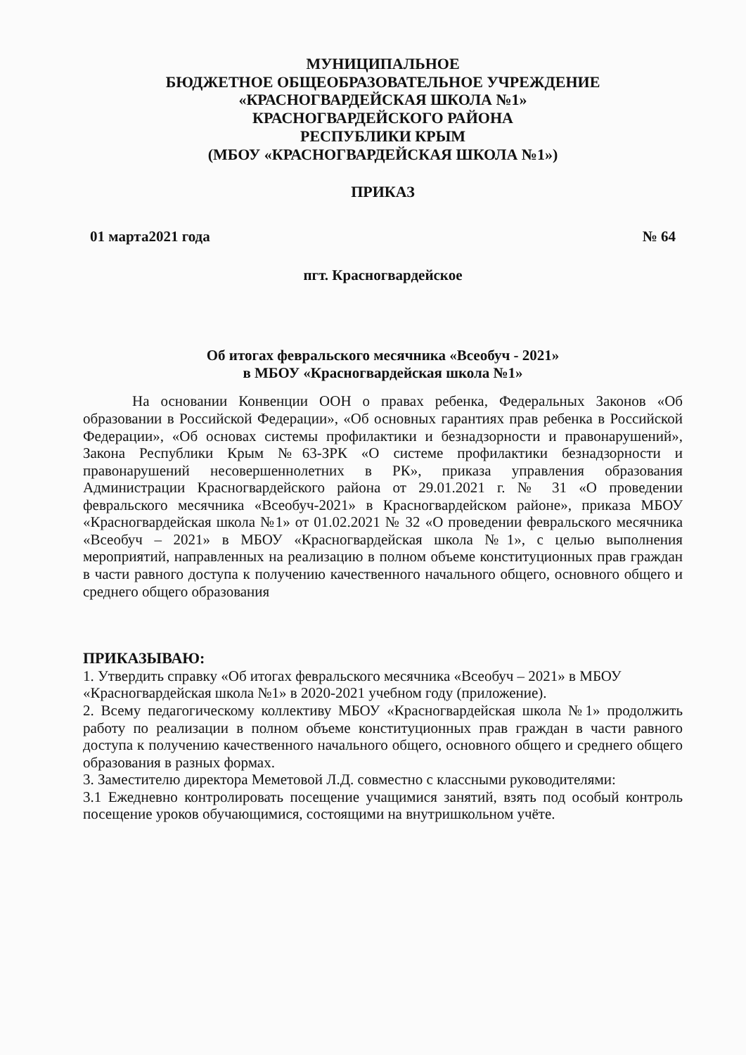МУНИЦИПАЛЬНОЕ
БЮДЖЕТНОЕ ОБЩЕОБРАЗОВАТЕЛЬНОЕ УЧРЕЖДЕНИЕ
«КРАСНОГВАРДЕЙСКАЯ ШКОЛА №1»
КРАСНОГВАРДЕЙСКОГО РАЙОНА
РЕСПУБЛИКИ КРЫМ
(МБОУ «КРАСНОГВАРДЕЙСКАЯ ШКОЛА №1»)
ПРИКАЗ
01 марта2021 года № 64
пгт. Красногвардейское
Об итогах февральского месячника «Всеобуч - 2021»
в МБОУ «Красногвардейская школа №1»
На основании Конвенции ООН о правах ребенка, Федеральных Законов «Об образовании в Российской Федерации», «Об основных гарантиях прав ребенка в Российской Федерации», «Об основах системы профилактики и безнадзорности и правонарушений», Закона Республики Крым №63-ЗРК «О системе профилактики безнадзорности и правонарушений несовершеннолетних в РК», приказа управления образования Администрации Красногвардейского района от 29.01.2021 г. № 31 «О проведении февральского месячника «Всеобуч-2021» в Красногвардейском районе», приказа МБОУ «Красногвардейская школа №1» от 01.02.2021 № 32 «О проведении февральского месячника «Всеобуч – 2021» в МБОУ «Красногвардейская школа №1», с целью выполнения мероприятий, направленных на реализацию в полном объеме конституционных прав граждан в части равного доступа к получению качественного начального общего, основного общего и среднего общего образования
ПРИКАЗЫВАЮ:
1. Утвердить справку «Об итогах февральского месячника «Всеобуч – 2021» в МБОУ «Красногвардейская школа №1» в 2020-2021 учебном году (приложение).
2. Всему педагогическому коллективу МБОУ «Красногвардейская школа №1» продолжить работу по реализации в полном объеме конституционных прав граждан в части равного доступа к получению качественного начального общего, основного общего и среднего общего образования в разных формах.
3. Заместителю директора Меметовой Л.Д. совместно с классными руководителями:
3.1 Ежедневно контролировать посещение учащимися занятий, взять под особый контроль посещение уроков обучающимися, состоящими на внутришкольном учёте.